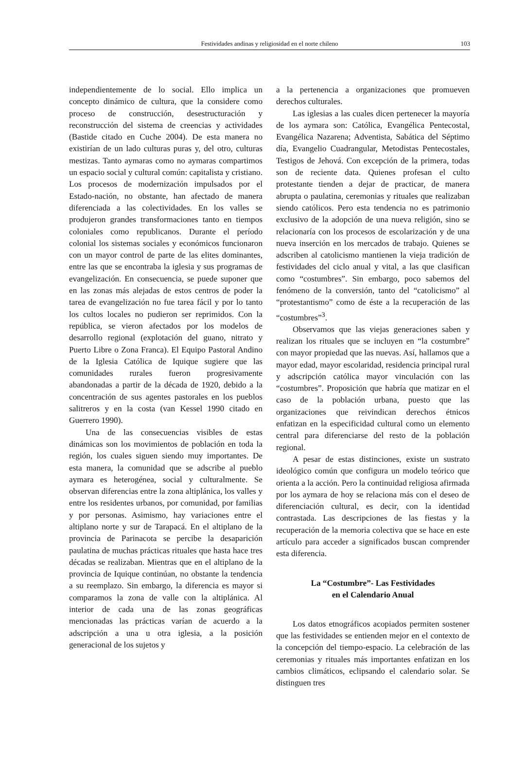Festividades andinas y religiosidad en el norte chileno 103
independientemente de lo social. Ello implica un concepto dinámico de cultura, que la considere como proceso de construcción, desestructuración y reconstrucción del sistema de creencias y actividades (Bastide citado en Cuche 2004). De esta manera no existirían de un lado culturas puras y, del otro, culturas mestizas. Tanto aymaras como no aymaras compartimos un espacio social y cultural común: capitalista y cristiano. Los procesos de modernización impulsados por el Estado-nación, no obstante, han afectado de manera diferenciada a las colectividades. En los valles se produjeron grandes transformaciones tanto en tiempos coloniales como republicanos. Durante el período colonial los sistemas sociales y económicos funcionaron con un mayor control de parte de las elites dominantes, entre las que se encontraba la iglesia y sus programas de evangelización. En consecuencia, se puede suponer que en las zonas más alejadas de estos centros de poder la tarea de evangelización no fue tarea fácil y por lo tanto los cultos locales no pudieron ser reprimidos. Con la república, se vieron afectados por los modelos de desarrollo regional (explotación del guano, nitrato y Puerto Libre o Zona Franca). El Equipo Pastoral Andino de la Iglesia Católica de Iquique sugiere que las comunidades rurales fueron progresivamente abandonadas a partir de la década de 1920, debido a la concentración de sus agentes pastorales en los pueblos salitreros y en la costa (van Kessel 1990 citado en Guerrero 1990).
Una de las consecuencias visibles de estas dinámicas son los movimientos de población en toda la región, los cuales siguen siendo muy importantes. De esta manera, la comunidad que se adscribe al pueblo aymara es heterogénea, social y culturalmente. Se observan diferencias entre la zona altiplánica, los valles y entre los residentes urbanos, por comunidad, por familias y por personas. Asimismo, hay variaciones entre el altiplano norte y sur de Tarapacá. En el altiplano de la provincia de Parinacota se percibe la desaparición paulatina de muchas prácticas rituales que hasta hace tres décadas se realizaban. Mientras que en el altiplano de la provincia de Iquique continúan, no obstante la tendencia a su reemplazo. Sin embargo, la diferencia es mayor si comparamos la zona de valle con la altiplánica. Al interior de cada una de las zonas geográficas mencionadas las prácticas varían de acuerdo a la adscripción a una u otra iglesia, a la posición generacional de los sujetos y
a la pertenencia a organizaciones que promueven derechos culturales.
Las iglesias a las cuales dicen pertenecer la mayoría de los aymara son: Católica, Evangélica Pentecostal, Evangélica Nazarena; Adventista, Sabática del Séptimo día, Evangelio Cuadrangular, Metodistas Pentecostales, Testigos de Jehová. Con excepción de la primera, todas son de reciente data. Quienes profesan el culto protestante tienden a dejar de practicar, de manera abrupta o paulatina, ceremonias y rituales que realizaban siendo católicos. Pero esta tendencia no es patrimonio exclusivo de la adopción de una nueva religión, sino se relacionaría con los procesos de escolarización y de una nueva inserción en los mercados de trabajo. Quienes se adscriben al catolicismo mantienen la vieja tradición de festividades del ciclo anual y vital, a las que clasifican como “costumbres”. Sin embargo, poco sabemos del fenómeno de la conversión, tanto del “catolicismo” al “protestantismo” como de éste a la recuperación de las “costumbres”<sup>3</sup>.
Observamos que las viejas generaciones saben y realizan los rituales que se incluyen en “la costumbre” con mayor propiedad que las nuevas. Así, hallamos que a mayor edad, mayor escolaridad, residencia principal rural y adscripción católica mayor vinculación con las “costumbres”. Proposición que habría que matizar en el caso de la población urbana, puesto que las organizaciones que reivindican derechos étnicos enfatizan en la especificidad cultural como un elemento central para diferenciarse del resto de la población regional.
A pesar de estas distinciones, existe un sustrato ideológico común que configura un modelo teórico que orienta a la acción. Pero la continuidad religiosa afirmada por los aymara de hoy se relaciona más con el deseo de diferenciación cultural, es decir, con la identidad contrastada. Las descripciones de las fiestas y la recuperación de la memoria colectiva que se hace en este artículo para acceder a significados buscan comprender esta diferencia.
La “Costumbre”- Las Festividades
en el Calendario Anual
Los datos etnográficos acopiados permiten sostener que las festividades se entienden mejor en el contexto de la concepción del tiempo-espacio. La celebración de las ceremonias y rituales más importantes enfatizan en los cambios climáticos, eclipsando el calendario solar. Se distinguen tres